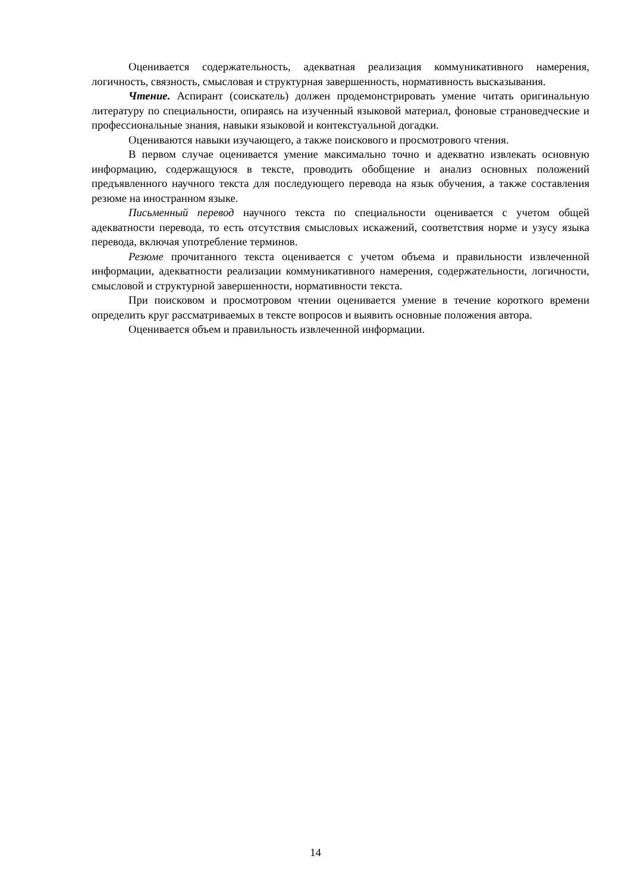Оценивается содержательность, адекватная реализация коммуникативного намерения, логичность, связность, смысловая и структурная завершенность, нормативность высказывания.
Чтение. Аспирант (соискатель) должен продемонстрировать умение читать оригинальную литературу по специальности, опираясь на изученный языковой материал, фоновые страноведческие и профессиональные знания, навыки языковой и контекстуальной догадки.
Оцениваются навыки изучающего, а также поискового и просмотрового чтения.
В первом случае оценивается умение максимально точно и адекватно извлекать основную информацию, содержащуюся в тексте, проводить обобщение и анализ основных положений предъявленного научного текста для последующего перевода на язык обучения, а также составления резюме на иностранном языке.
Письменный перевод научного текста по специальности оценивается с учетом общей адекватности перевода, то есть отсутствия смысловых искажений, соответствия норме и узусу языка перевода, включая употребление терминов.
Резюме прочитанного текста оценивается с учетом объема и правильности извлеченной информации, адекватности реализации коммуникативного намерения, содержательности, логичности, смысловой и структурной завершенности, нормативности текста.
При поисковом и просмотровом чтении оценивается умение в течение короткого времени определить круг рассматриваемых в тексте вопросов и выявить основные положения автора.
Оценивается объем и правильность извлеченной информации.
14